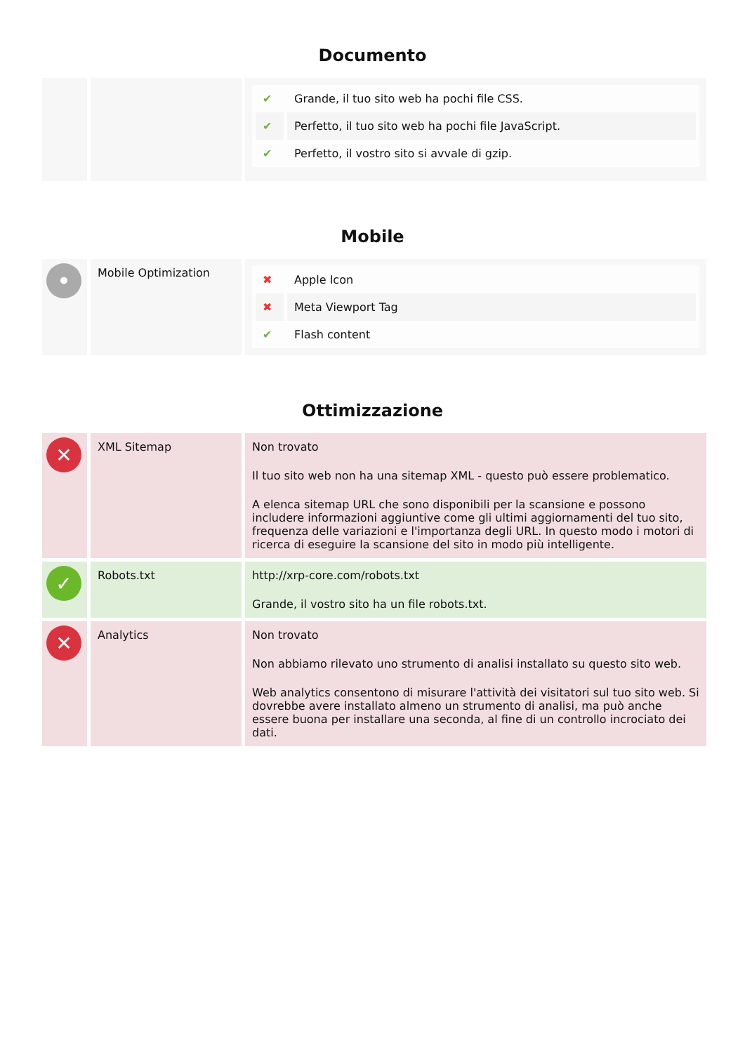Documento
| | | / ✔ / Grande, il tuo sito web ha pochi file CSS. / / ✔ / Perfetto, il tuo sito web ha pochi file JavaScript. / / ✔ / Perfetto, il vostro sito si avvale di gzip. / |
Mobile
| • | Mobile Optimization | / ✖ / Apple Icon / / ✖ / Meta Viewport Tag / / ✔ / Flash content / |
Ottimizzazione
| ✕ | XML Sitemap | Non trovato Il tuo sito web non ha una sitemap XML - questo può essere problematico. A elenca sitemap URL che sono disponibili per la scansione e possono includere informazioni aggiuntive come gli ultimi aggiornamenti del tuo sito, frequenza delle variazioni e l'importanza degli URL. In questo modo i motori di ricerca di eseguire la scansione del sito in modo più intelligente. |
| ✓ | Robots.txt | http://xrp-core.com/robots.txt Grande, il vostro sito ha un file robots.txt. |
| ✕ | Analytics | Non trovato Non abbiamo rilevato uno strumento di analisi installato su questo sito web. Web analytics consentono di misurare l'attività dei visitatori sul tuo sito web. Si dovrebbe avere installato almeno un strumento di analisi, ma può anche essere buona per installare una seconda, al fine di un controllo incrociato dei dati. |